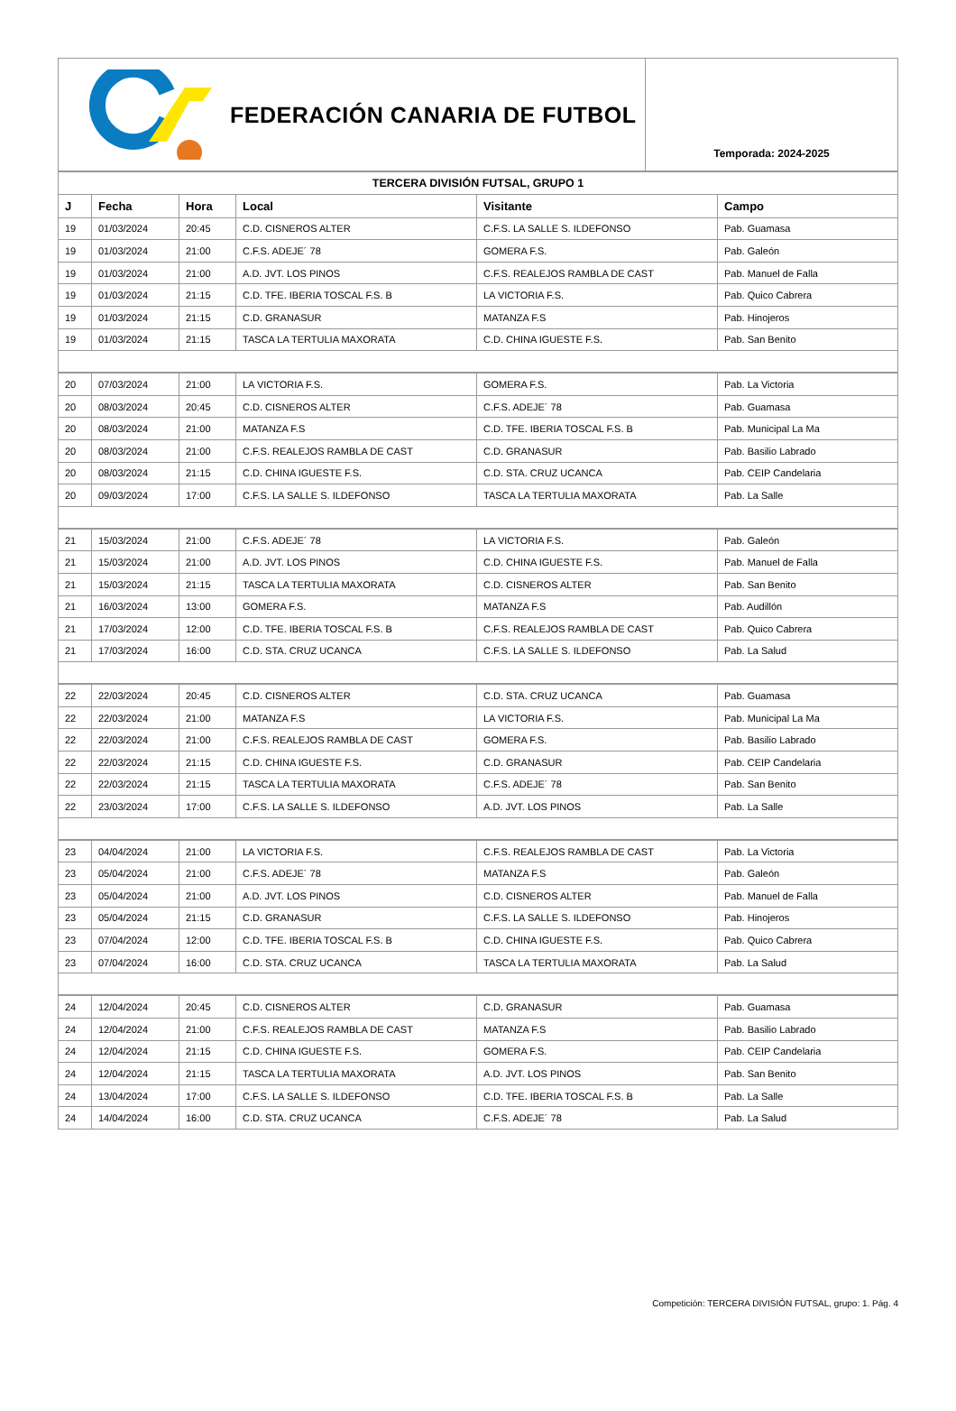FEDERACIÓN CANARIA DE FUTBOL
Temporada: 2024-2025
| TERCERA DIVISIÓN FUTSAL, GRUPO 1 | | | | | |
| J | Fecha | Hora | Local | Visitante | Campo |
| 19 | 01/03/2024 | 20:45 | C.D. CISNEROS ALTER | C.F.S. LA SALLE S. ILDEFONSO | Pab. Guamasa |
| 19 | 01/03/2024 | 21:00 | C.F.S. ADEJE´ 78 | GOMERA F.S. | Pab. Galeón |
| 19 | 01/03/2024 | 21:00 | A.D. JVT. LOS PINOS | C.F.S. REALEJOS RAMBLA DE CAST | Pab. Manuel de Falla |
| 19 | 01/03/2024 | 21:15 | C.D. TFE. IBERIA TOSCAL F.S. B | LA VICTORIA F.S. | Pab. Quico Cabrera |
| 19 | 01/03/2024 | 21:15 | C.D. GRANASUR | MATANZA F.S | Pab. Hinojeros |
| 19 | 01/03/2024 | 21:15 | TASCA LA TERTULIA MAXORATA | C.D. CHINA IGUESTE F.S. | Pab. San Benito |
| 20 | 07/03/2024 | 21:00 | LA VICTORIA F.S. | GOMERA F.S. | Pab. La Victoria |
| 20 | 08/03/2024 | 20:45 | C.D. CISNEROS ALTER | C.F.S. ADEJE´ 78 | Pab. Guamasa |
| 20 | 08/03/2024 | 21:00 | MATANZA F.S | C.D. TFE. IBERIA TOSCAL F.S. B | Pab. Municipal La Ma |
| 20 | 08/03/2024 | 21:00 | C.F.S. REALEJOS RAMBLA DE CAST | C.D. GRANASUR | Pab. Basilio Labrado |
| 20 | 08/03/2024 | 21:15 | C.D. CHINA IGUESTE F.S. | C.D. STA. CRUZ UCANCA | Pab. CEIP Candelaria |
| 20 | 09/03/2024 | 17:00 | C.F.S. LA SALLE S. ILDEFONSO | TASCA LA TERTULIA MAXORATA | Pab. La Salle |
| 21 | 15/03/2024 | 21:00 | C.F.S. ADEJE´ 78 | LA VICTORIA F.S. | Pab. Galeón |
| 21 | 15/03/2024 | 21:00 | A.D. JVT. LOS PINOS | C.D. CHINA IGUESTE F.S. | Pab. Manuel de Falla |
| 21 | 15/03/2024 | 21:15 | TASCA LA TERTULIA MAXORATA | C.D. CISNEROS ALTER | Pab. San Benito |
| 21 | 16/03/2024 | 13:00 | GOMERA F.S. | MATANZA F.S | Pab. Audillón |
| 21 | 17/03/2024 | 12:00 | C.D. TFE. IBERIA TOSCAL F.S. B | C.F.S. REALEJOS RAMBLA DE CAST | Pab. Quico Cabrera |
| 21 | 17/03/2024 | 16:00 | C.D. STA. CRUZ UCANCA | C.F.S. LA SALLE S. ILDEFONSO | Pab. La Salud |
| 22 | 22/03/2024 | 20:45 | C.D. CISNEROS ALTER | C.D. STA. CRUZ UCANCA | Pab. Guamasa |
| 22 | 22/03/2024 | 21:00 | MATANZA F.S | LA VICTORIA F.S. | Pab. Municipal La Ma |
| 22 | 22/03/2024 | 21:00 | C.F.S. REALEJOS RAMBLA DE CAST | GOMERA F.S. | Pab. Basilio Labrado |
| 22 | 22/03/2024 | 21:15 | C.D. CHINA IGUESTE F.S. | C.D. GRANASUR | Pab. CEIP Candelaria |
| 22 | 22/03/2024 | 21:15 | TASCA LA TERTULIA MAXORATA | C.F.S. ADEJE´ 78 | Pab. San Benito |
| 22 | 23/03/2024 | 17:00 | C.F.S. LA SALLE S. ILDEFONSO | A.D. JVT. LOS PINOS | Pab. La Salle |
| 23 | 04/04/2024 | 21:00 | LA VICTORIA F.S. | C.F.S. REALEJOS RAMBLA DE CAST | Pab. La Victoria |
| 23 | 05/04/2024 | 21:00 | C.F.S. ADEJE´ 78 | MATANZA F.S | Pab. Galeón |
| 23 | 05/04/2024 | 21:00 | A.D. JVT. LOS PINOS | C.D. CISNEROS ALTER | Pab. Manuel de Falla |
| 23 | 05/04/2024 | 21:15 | C.D. GRANASUR | C.F.S. LA SALLE S. ILDEFONSO | Pab. Hinojeros |
| 23 | 07/04/2024 | 12:00 | C.D. TFE. IBERIA TOSCAL F.S. B | C.D. CHINA IGUESTE F.S. | Pab. Quico Cabrera |
| 23 | 07/04/2024 | 16:00 | C.D. STA. CRUZ UCANCA | TASCA LA TERTULIA MAXORATA | Pab. La Salud |
| 24 | 12/04/2024 | 20:45 | C.D. CISNEROS ALTER | C.D. GRANASUR | Pab. Guamasa |
| 24 | 12/04/2024 | 21:00 | C.F.S. REALEJOS RAMBLA DE CAST | MATANZA F.S | Pab. Basilio Labrado |
| 24 | 12/04/2024 | 21:15 | C.D. CHINA IGUESTE F.S. | GOMERA F.S. | Pab. CEIP Candelaria |
| 24 | 12/04/2024 | 21:15 | TASCA LA TERTULIA MAXORATA | A.D. JVT. LOS PINOS | Pab. San Benito |
| 24 | 13/04/2024 | 17:00 | C.F.S. LA SALLE S. ILDEFONSO | C.D. TFE. IBERIA TOSCAL F.S. B | Pab. La Salle |
| 24 | 14/04/2024 | 16:00 | C.D. STA. CRUZ UCANCA | C.F.S. ADEJE´ 78 | Pab. La Salud |
Competición: TERCERA DIVISIÓN FUTSAL, grupo: 1. Pág. 4